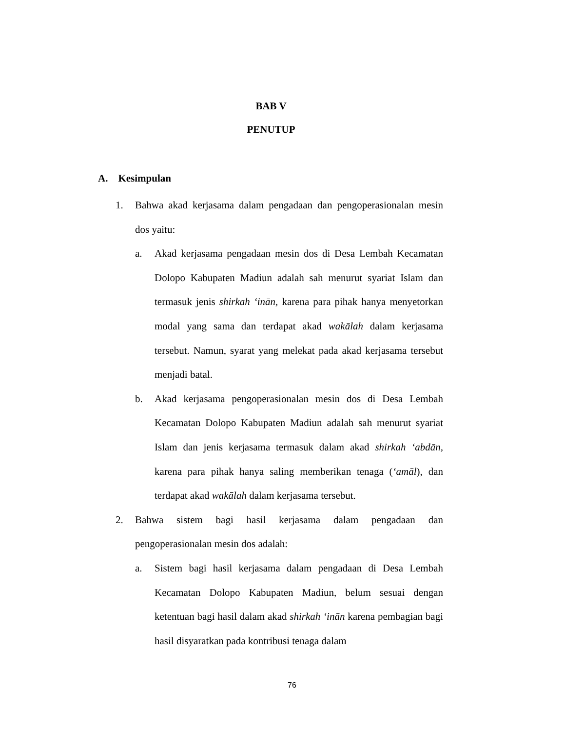BAB V
PENUTUP
A. Kesimpulan
1. Bahwa akad kerjasama dalam pengadaan dan pengoperasionalan mesin dos yaitu:
a. Akad kerjasama pengadaan mesin dos di Desa Lembah Kecamatan Dolopo Kabupaten Madiun adalah sah menurut syariat Islam dan termasuk jenis shirkah ‘inān, karena para pihak hanya menyetorkan modal yang sama dan terdapat akad wakālah dalam kerjasama tersebut. Namun, syarat yang melekat pada akad kerjasama tersebut menjadi batal.
b. Akad kerjasama pengoperasionalan mesin dos di Desa Lembah Kecamatan Dolopo Kabupaten Madiun adalah sah menurut syariat Islam dan jenis kerjasama termasuk dalam akad shirkah ‘abdān, karena para pihak hanya saling memberikan tenaga (‘amāl), dan terdapat akad wakālah dalam kerjasama tersebut.
2. Bahwa sistem bagi hasil kerjasama dalam pengadaan dan pengoperasionalan mesin dos adalah:
a. Sistem bagi hasil kerjasama dalam pengadaan di Desa Lembah Kecamatan Dolopo Kabupaten Madiun, belum sesuai dengan ketentuan bagi hasil dalam akad shirkah ‘inān karena pembagian bagi hasil disyaratkan pada kontribusi tenaga dalam
76